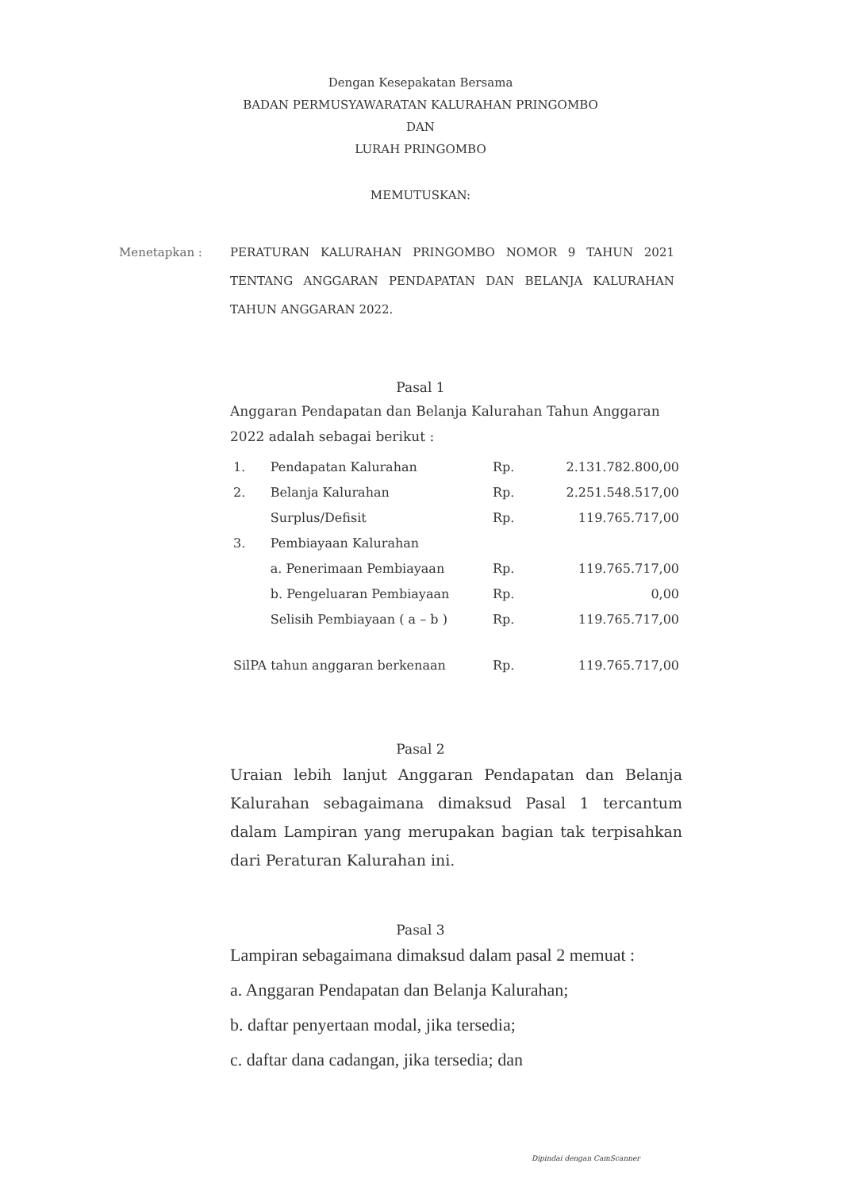Dengan Kesepakatan Bersama
BADAN PERMUSYAWARATAN KALURAHAN PRINGOMBO
DAN
LURAH PRINGOMBO
MEMUTUSKAN:
Menetapkan : PERATURAN KALURAHAN PRINGOMBO NOMOR 9 TAHUN 2021 TENTANG ANGGARAN PENDAPATAN DAN BELANJA KALURAHAN TAHUN ANGGARAN 2022.
Pasal 1
Anggaran Pendapatan dan Belanja Kalurahan Tahun Anggaran 2022 adalah sebagai berikut :
| 1. | Pendapatan Kalurahan | Rp. | 2.131.782.800,00 |
| 2. | Belanja Kalurahan | Rp. | 2.251.548.517,00 |
| | Surplus/Defisit | Rp. | 119.765.717,00 |
| 3. | Pembiayaan Kalurahan | | |
| | a. Penerimaan Pembiayaan | Rp. | 119.765.717,00 |
| | b. Pengeluaran Pembiayaan | Rp. | 0,00 |
| | Selisih Pembiayaan ( a – b ) | Rp. | 119.765.717,00 |
| SilPA tahun anggaran berkenaan | | Rp. | 119.765.717,00 |
Pasal 2
Uraian lebih lanjut Anggaran Pendapatan dan Belanja Kalurahan sebagaimana dimaksud Pasal 1 tercantum dalam Lampiran yang merupakan bagian tak terpisahkan dari Peraturan Kalurahan ini.
Pasal 3
Lampiran sebagaimana dimaksud dalam pasal 2 memuat :
a. Anggaran Pendapatan dan Belanja Kalurahan;
b. daftar penyertaan modal, jika tersedia;
c. daftar dana cadangan, jika tersedia; dan
Dipindai dengan CamScanner